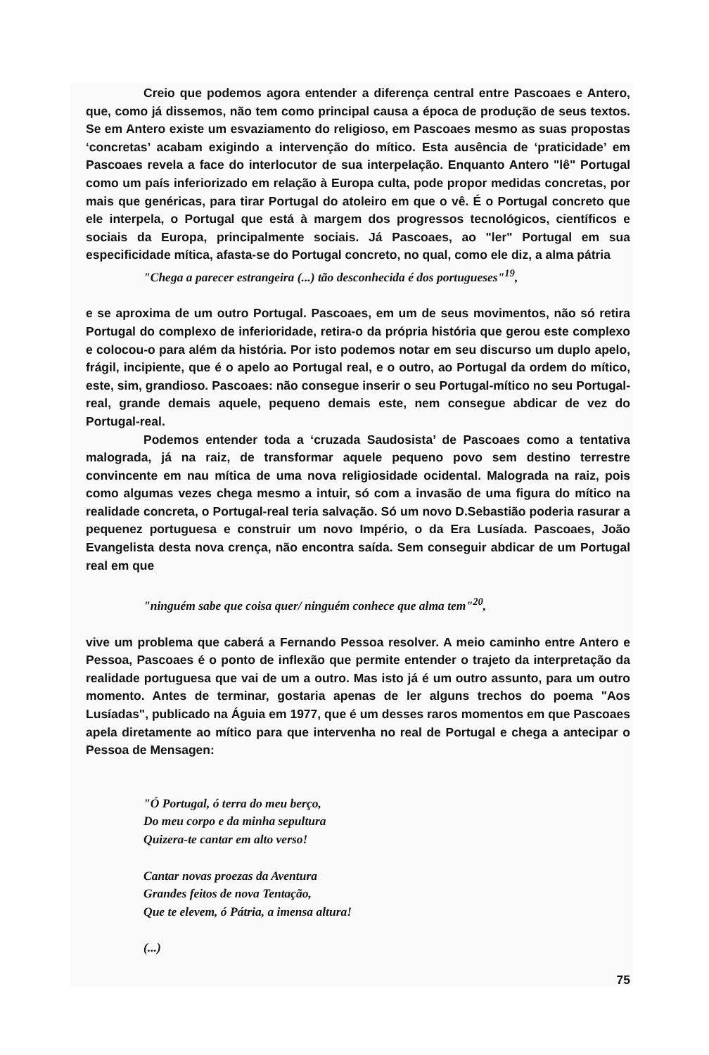Creio que podemos agora entender a diferença central entre Pascoaes e Antero, que, como já dissemos, não tem como principal causa a época de produção de seus textos. Se em Antero existe um esvaziamento do religioso, em Pascoaes mesmo as suas propostas ‘concretas’ acabam exigindo a intervenção do mítico. Esta ausência de ‘praticidade’ em Pascoaes revela a face do interlocutor de sua interpelação. Enquanto Antero "lê" Portugal como um país inferiorizado em relação à Europa culta, pode propor medidas concretas, por mais que genéricas, para tirar Portugal do atoleiro em que o vê. É o Portugal concreto que ele interpela, o Portugal que está à margem dos progressos tecnológicos, científicos e sociais da Europa, principalmente sociais. Já Pascoaes, ao "ler" Portugal em sua especificidade mítica, afasta-se do Portugal concreto, no qual, como ele diz, a alma pátria
"Chega a parecer estrangeira (...) tão desconhecida é dos portugueses"<sup>19</sup>,
e se aproxima de um outro Portugal. Pascoaes, em um de seus movimentos, não só retira Portugal do complexo de inferioridade, retira-o da própria história que gerou este complexo e colocou-o para além da história. Por isto podemos notar em seu discurso um duplo apelo, frágil, incipiente, que é o apelo ao Portugal real, e o outro, ao Portugal da ordem do mítico, este, sim, grandioso. Pascoaes: não consegue inserir o seu Portugal-mítico no seu Portugal-real, grande demais aquele, pequeno demais este, nem consegue abdicar de vez do Portugal-real.
Podemos entender toda a ‘cruzada Saudosista’ de Pascoaes como a tentativa malograda, já na raiz, de transformar aquele pequeno povo sem destino terrestre convincente em nau mítica de uma nova religiosidade ocidental. Malograda na raiz, pois como algumas vezes chega mesmo a intuir, só com a invasão de uma figura do mítico na realidade concreta, o Portugal-real teria salvação. Só um novo D.Sebastião poderia rasurar a pequenez portuguesa e construir um novo Império, o da Era Lusíada. Pascoaes, João Evangelista desta nova crença, não encontra saída. Sem conseguir abdicar de um Portugal real em que
"ninguém sabe que coisa quer/ ninguém conhece que alma tem"<sup>20</sup>,
vive um problema que caberá a Fernando Pessoa resolver. A meio caminho entre Antero e Pessoa, Pascoaes é o ponto de inflexão que permite entender o trajeto da interpretação da realidade portuguesa que vai de um a outro. Mas isto já é um outro assunto, para um outro momento. Antes de terminar, gostaria apenas de ler alguns trechos do poema "Aos Lusíadas", publicado na Águia em 1977, que é um desses raros momentos em que Pascoaes apela diretamente ao mítico para que intervenha no real de Portugal e chega a antecipar o Pessoa de Mensagen:
"Ó Portugal, ó terra do meu berço,
Do meu corpo e da minha sepultura
Quizera-te cantar em alto verso!
Cantar novas proezas da Aventura
Grandes feitos de nova Tentação,
Que te elevem, ó Pátria, a imensa altura!
(...)
75